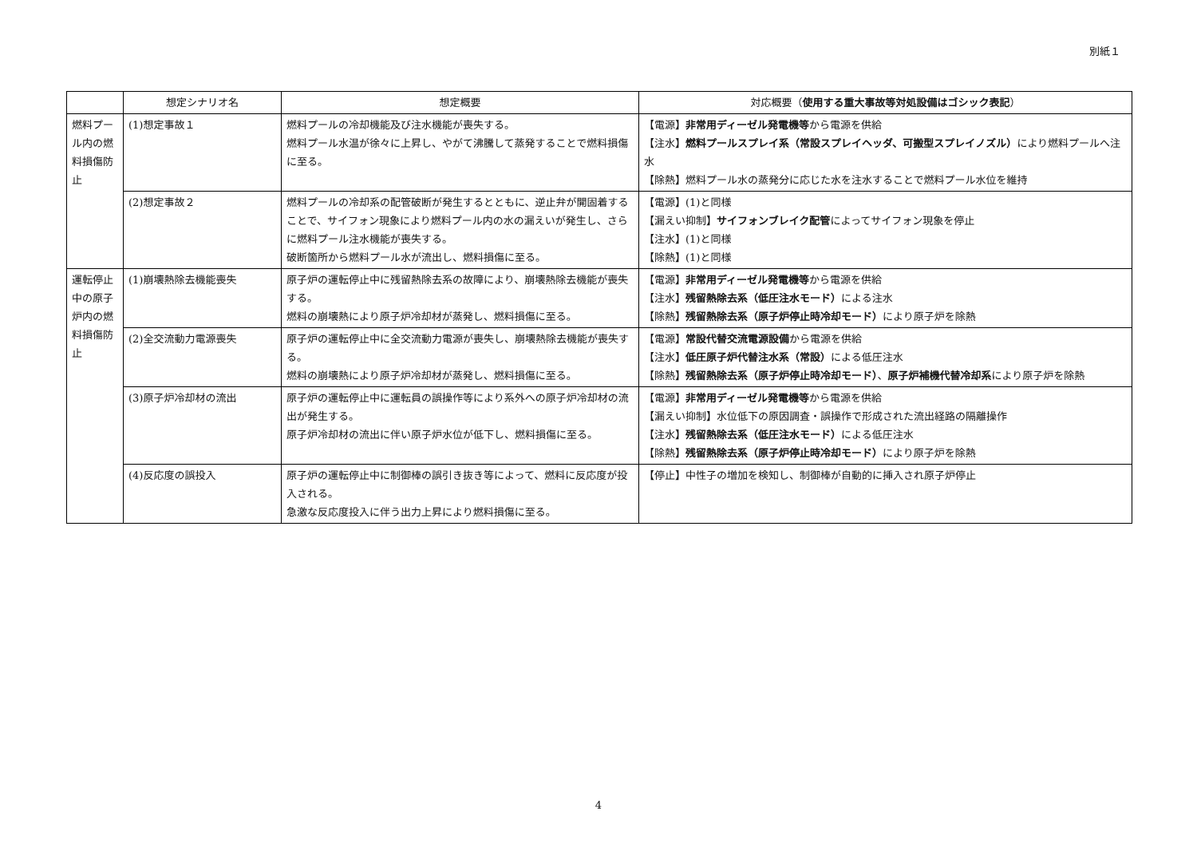別紙１
| | 想定シナリオ名 | 想定概要 | 対応概要（ 使用する重大事故等対処設備はゴシック表記 ） |
| --- | --- | --- | --- |
| 燃料プール内の燃料損傷防止 | (1)想定事故１ | 燃料プールの冷却機能及び注水機能が喪失する。 燃料プール水温が徐々に上昇し、やがて沸騰して蒸発することで燃料損傷に至る。 | 【電源】 非常用ディーゼル発電機等 から電源を供給 【注水】 燃料プールスプレイ系（常設スプレイヘッダ、可搬型スプレイノズル） により燃料プールへ注水 【除熱】燃料プール水の蒸発分に応じた水を注水することで燃料プール水位を維持 |
| | (2)想定事故２ | 燃料プールの冷却系の配管破断が発生するとともに、逆止弁が開固着することで、サイフォン現象により燃料プール内の水の漏えいが発生し、さらに燃料プール注水機能が喪失する。 破断箇所から燃料プール水が流出し、燃料損傷に至る。 | 【電源】(1)と同様 【漏えい抑制】 サイフォンブレイク配管 によってサイフォン現象を停止 【注水】(1)と同様 【除熱】(1)と同様 |
| 運転停止中の原子炉内の燃料損傷防止 | (1)崩壊熱除去機能喪失 | 原子炉の運転停止中に残留熱除去系の故障により、崩壊熱除去機能が喪失する。 燃料の崩壊熱により原子炉冷却材が蒸発し、燃料損傷に至る。 | 【電源】 非常用ディーゼル発電機等 から電源を供給 【注水】 残留熱除去系（低圧注水モード） による注水 【除熱】 残留熱除去系（原子炉停止時冷却モード） により原子炉を除熱 |
| | (2)全交流動力電源喪失 | 原子炉の運転停止中に全交流動力電源が喪失し、崩壊熱除去機能が喪失する。 燃料の崩壊熱により原子炉冷却材が蒸発し、燃料損傷に至る。 | 【電源】 常設代替交流電源設備 から電源を供給 【注水】 低圧原子炉代替注水系（常設） による低圧注水 【除熱】 残留熱除去系（原子炉停止時冷却モード） 、 原子炉補機代替冷却系 により原子炉を除熱 |
| | (3)原子炉冷却材の流出 | 原子炉の運転停止中に運転員の誤操作等により系外への原子炉冷却材の流出が発生する。 原子炉冷却材の流出に伴い原子炉水位が低下し、燃料損傷に至る。 | 【電源】 非常用ディーゼル発電機等 から電源を供給 【漏えい抑制】水位低下の原因調査・誤操作で形成された流出経路の隔離操作 【注水】 残留熱除去系（低圧注水モード） による低圧注水 【除熱】 残留熱除去系（原子炉停止時冷却モード） により原子炉を除熱 |
| | (4)反応度の誤投入 | 原子炉の運転停止中に制御棒の誤引き抜き等によって、燃料に反応度が投入される。 急激な反応度投入に伴う出力上昇により燃料損傷に至る。 | 【停止】中性子の増加を検知し、制御棒が自動的に挿入され原子炉停止 |
4